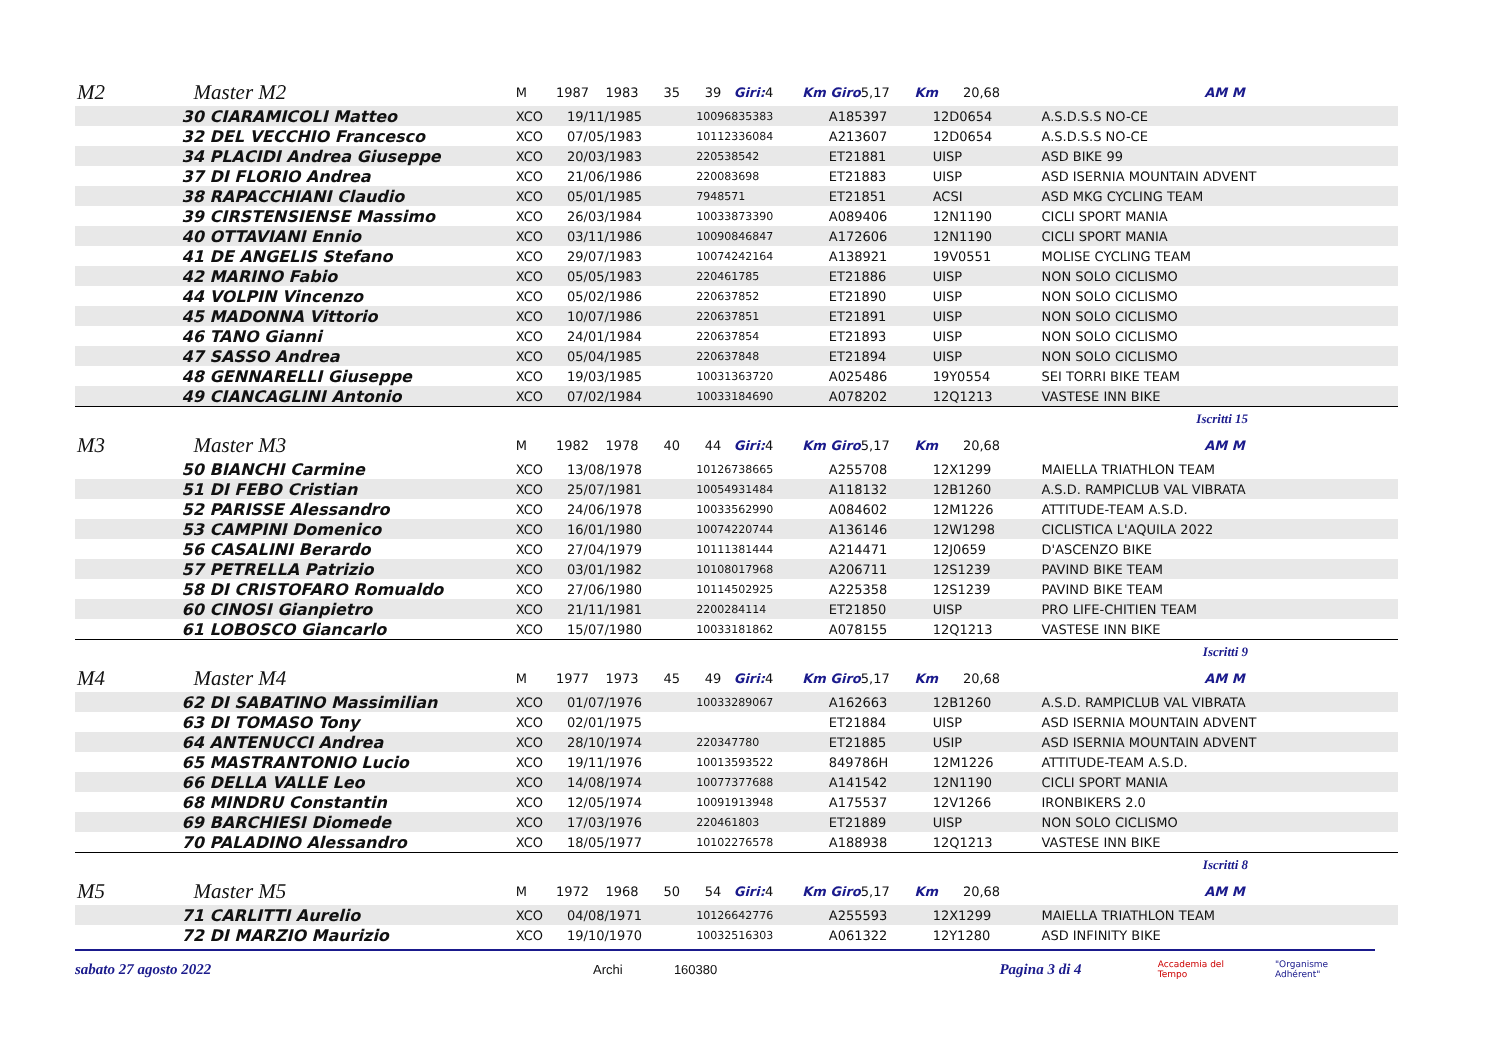| M2 | Master M2 | M 1987 1983 35 39 Giri: 4 Km Giro 5,17 Km 20,68 AM M | | | | | |
| | 30 CIARAMICOLI Matteo | XCO | 19/11/1985 | 10096835383 | A185397 | 12D0654 | A.S.D.S.S NO-CE |
| | 32 DEL VECCHIO Francesco | XCO | 07/05/1983 | 10112336084 | A213607 | 12D0654 | A.S.D.S.S NO-CE |
| | 34 PLACIDI Andrea Giuseppe | XCO | 20/03/1983 | 220538542 | ET21881 | UISP | ASD BIKE 99 |
| | 37 DI FLORIO Andrea | XCO | 21/06/1986 | 220083698 | ET21883 | UISP | ASD ISERNIA MOUNTAIN ADVENT |
| | 38 RAPACCHIANI Claudio | XCO | 05/01/1985 | 7948571 | ET21851 | ACSI | ASD MKG CYCLING TEAM |
| | 39 CIRSTENSIENSE Massimo | XCO | 26/03/1984 | 10033873390 | A089406 | 12N1190 | CICLI SPORT MANIA |
| | 40 OTTAVIANI Ennio | XCO | 03/11/1986 | 10090846847 | A172606 | 12N1190 | CICLI SPORT MANIA |
| | 41 DE ANGELIS Stefano | XCO | 29/07/1983 | 10074242164 | A138921 | 19V0551 | MOLISE CYCLING TEAM |
| | 42 MARINO Fabio | XCO | 05/05/1983 | 220461785 | ET21886 | UISP | NON SOLO CICLISMO |
| | 44 VOLPIN Vincenzo | XCO | 05/02/1986 | 220637852 | ET21890 | UISP | NON SOLO CICLISMO |
| | 45 MADONNA Vittorio | XCO | 10/07/1986 | 220637851 | ET21891 | UISP | NON SOLO CICLISMO |
| | 46 TANO Gianni | XCO | 24/01/1984 | 220637854 | ET21893 | UISP | NON SOLO CICLISMO |
| | 47 SASSO Andrea | XCO | 05/04/1985 | 220637848 | ET21894 | UISP | NON SOLO CICLISMO |
| | 48 GENNARELLI Giuseppe | XCO | 19/03/1985 | 10031363720 | A025486 | 19Y0554 | SEI TORRI BIKE TEAM |
| | 49 CIANCAGLINI Antonio | XCO | 07/02/1984 | 10033184690 | A078202 | 12Q1213 | VASTESE INN BIKE |
| Iscritti 15 | | | | | | | |
| M3 | Master M3 | M 1982 1978 40 44 Giri: 4 Km Giro 5,17 Km 20,68 AM M | | | | | |
| | 50 BIANCHI Carmine | XCO | 13/08/1978 | 10126738665 | A255708 | 12X1299 | MAIELLA TRIATHLON TEAM |
| | 51 DI FEBO Cristian | XCO | 25/07/1981 | 10054931484 | A118132 | 12B1260 | A.S.D. RAMPICLUB VAL VIBRATA |
| | 52 PARISSE Alessandro | XCO | 24/06/1978 | 10033562990 | A084602 | 12M1226 | ATTITUDE-TEAM A.S.D. |
| | 53 CAMPINI Domenico | XCO | 16/01/1980 | 10074220744 | A136146 | 12W1298 | CICLISTICA L'AQUILA 2022 |
| | 56 CASALINI Berardo | XCO | 27/04/1979 | 10111381444 | A214471 | 12J0659 | D'ASCENZO BIKE |
| | 57 PETRELLA Patrizio | XCO | 03/01/1982 | 10108017968 | A206711 | 12S1239 | PAVIND BIKE TEAM |
| | 58 DI CRISTOFARO Romualdo | XCO | 27/06/1980 | 10114502925 | A225358 | 12S1239 | PAVIND BIKE TEAM |
| | 60 CINOSI Gianpietro | XCO | 21/11/1981 | 2200284114 | ET21850 | UISP | PRO LIFE-CHITIEN TEAM |
| | 61 LOBOSCO Giancarlo | XCO | 15/07/1980 | 10033181862 | A078155 | 12Q1213 | VASTESE INN BIKE |
| Iscritti 9 | | | | | | | |
| M4 | Master M4 | M 1977 1973 45 49 Giri: 4 Km Giro 5,17 Km 20,68 AM M | | | | | |
| | 62 DI SABATINO Massimilian | XCO | 01/07/1976 | 10033289067 | A162663 | 12B1260 | A.S.D. RAMPICLUB VAL VIBRATA |
| | 63 DI TOMASO Tony | XCO | 02/01/1975 | | ET21884 | UISP | ASD ISERNIA MOUNTAIN ADVENT |
| | 64 ANTENUCCI Andrea | XCO | 28/10/1974 | 220347780 | ET21885 | USIP | ASD ISERNIA MOUNTAIN ADVENT |
| | 65 MASTRANTONIO Lucio | XCO | 19/11/1976 | 10013593522 | 849786H | 12M1226 | ATTITUDE-TEAM A.S.D. |
| | 66 DELLA VALLE Leo | XCO | 14/08/1974 | 10077377688 | A141542 | 12N1190 | CICLI SPORT MANIA |
| | 68 MINDRU Constantin | XCO | 12/05/1974 | 10091913948 | A175537 | 12V1266 | IRONBIKERS 2.0 |
| | 69 BARCHIESI Diomede | XCO | 17/03/1976 | 220461803 | ET21889 | UISP | NON SOLO CICLISMO |
| | 70 PALADINO Alessandro | XCO | 18/05/1977 | 10102276578 | A188938 | 12Q1213 | VASTESE INN BIKE |
| Iscritti 8 | | | | | | | |
| M5 | Master M5 | M 1972 1968 50 54 Giri: 4 Km Giro 5,17 Km 20,68 AM M | | | | | |
| | 71 CARLITTI Aurelio | XCO | 04/08/1971 | 10126642776 | A255593 | 12X1299 | MAIELLA TRIATHLON TEAM |
| | 72 DI MARZIO Maurizio | XCO | 19/10/1970 | 10032516303 | A061322 | 12Y1280 | ASD INFINITY BIKE |
sabato 27 agosto 2022 Archi 160380 Pagina 3 di 4 Accademia del Tempo "Organisme Adhérent"